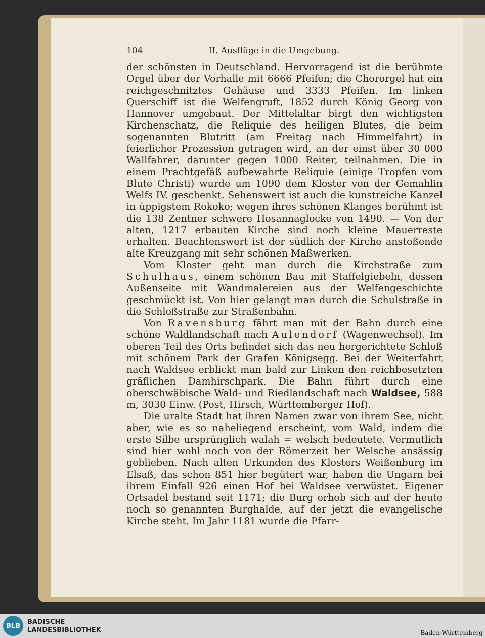104 II. Ausflüge in die Umgebung.
der schönsten in Deutschland. Hervorragend ist die berühmte Orgel über der Vorhalle mit 6666 Pfeifen; die Chororgel hat ein reichgeschnitztes Gehäuse und 3333 Pfeifen. Im linken Querschiff ist die Welfengruft, 1852 durch König Georg von Hannover umgebaut. Der Mittelaltar birgt den wichtigsten Kirchenschatz, die Reliquie des heiligen Blutes, die beim sogenannten Blutritt (am Freitag nach Himmelfahrt) in feierlicher Prozession getragen wird, an der einst über 30 000 Wallfahrer, darunter gegen 1000 Reiter, teilnahmen. Die in einem Prachtgefäß aufbewahrte Reliquie (einige Tropfen vom Blute Christi) wurde um 1090 dem Kloster von der Gemahlin Welfs IV. geschenkt. Sehenswert ist auch die kunstreiche Kanzel in üppigstem Rokoko; wegen ihres schönen Klanges berühmt ist die 138 Zentner schwere Hosannaglocke von 1490. — Von der alten, 1217 erbauten Kirche sind noch kleine Mauerreste erhalten. Beachtenswert ist der südlich der Kirche anstoßende alte Kreuzgang mit sehr schönen Maßwerken.
Vom Kloster geht man durch die Kirchstraße zum Schulhaus, einem schönen Bau mit Staffelgiebeln, dessen Außenseite mit Wandmalereien aus der Welfengeschichte geschmückt ist. Von hier gelangt man durch die Schulstraße in die Schloßstraße zur Straßenbahn.
Von Ravensburg fährt man mit der Bahn durch eine schöne Waldlandschaft nach Aulendorf (Wagenwechsel). Im oberen Teil des Orts befindet sich das neu hergerichtete Schloß mit schönem Park der Grafen Königsegg. Bei der Weiterfahrt nach Waldsee erblickt man bald zur Linken den reichbesetzten gräflichen Damhirschpark. Die Bahn führt durch eine oberschwäbische Wald- und Riedlandschaft nach Waldsee, 588 m, 3030 Einw. (Post, Hirsch, Württemberger Hof).
Die uralte Stadt hat ihren Namen zwar von ihrem See, nicht aber, wie es so naheliegend erscheint, vom Wald, indem die erste Silbe ursprünglich walah = welsch bedeutete. Vermutlich sind hier wohl noch von der Römerzeit her Welsche ansässig geblieben. Nach alten Urkunden des Klosters Weißenburg im Elsaß, das schon 851 hier begütert war, haben die Ungarn bei ihrem Einfall 926 einen Hof bei Waldsee verwüstet. Eigener Ortsadel bestand seit 1171; die Burg erhob sich auf der heute noch so genannten Burghalde, auf der jetzt die evangelische Kirche steht. Im Jahr 1181 wurde die Pfarr-
BLB
BADISCHE
LANDESBIBLIOTHEK
Baden-Württemberg